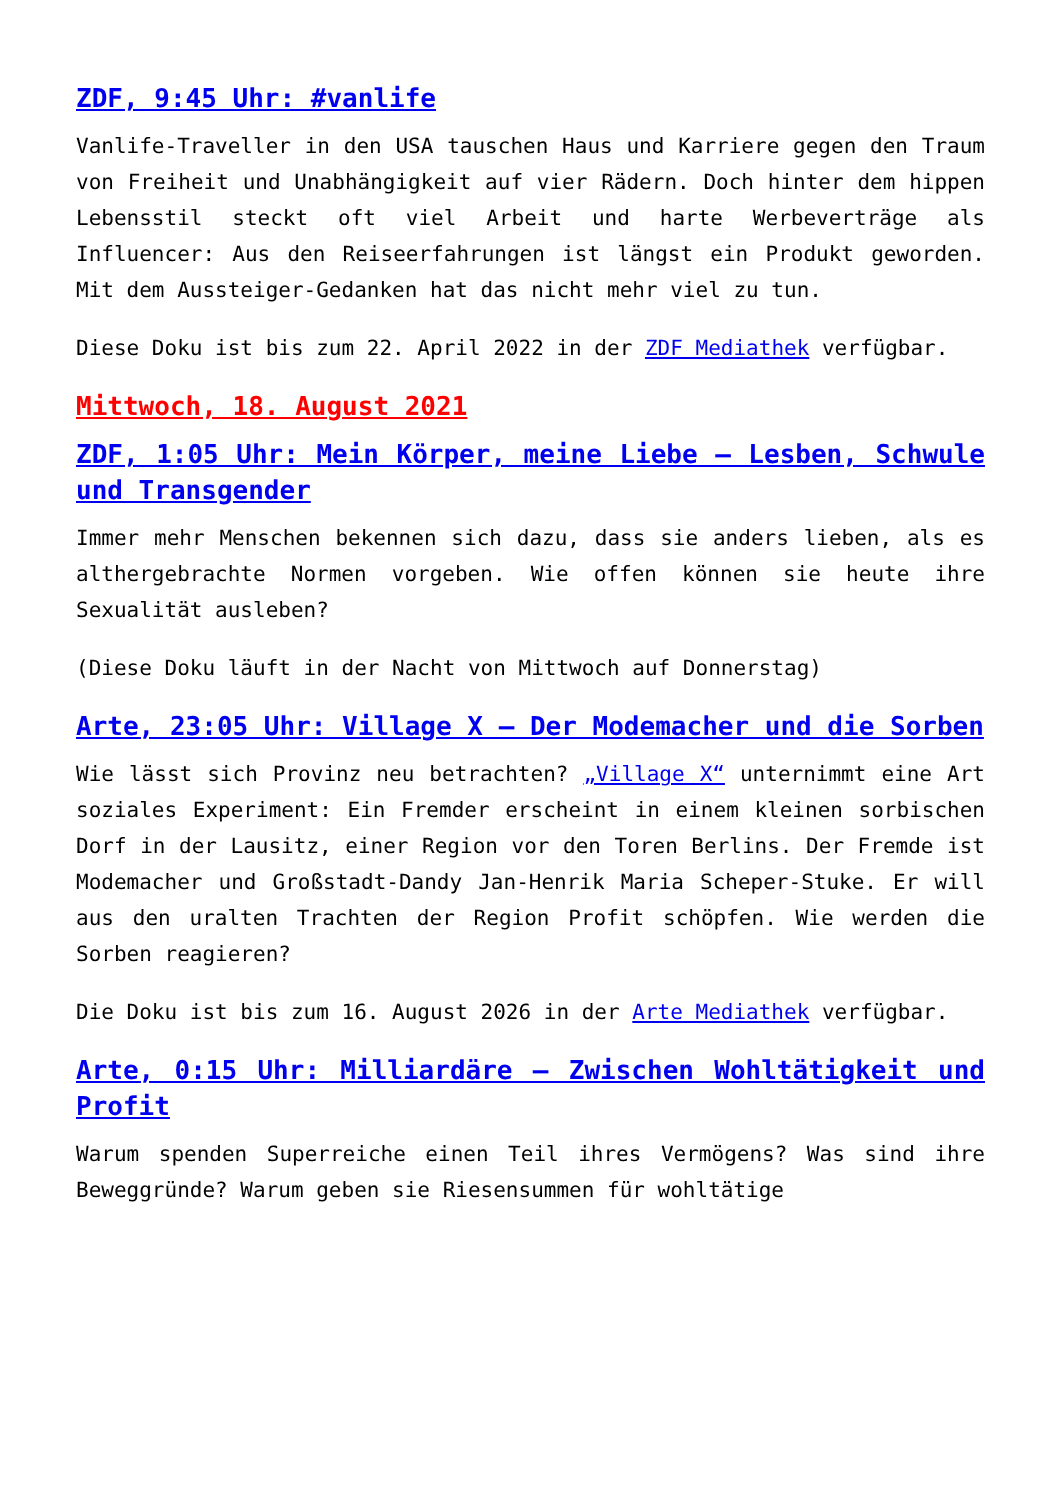ZDF, 9:45 Uhr: #vanlife
Vanlife-Traveller in den USA tauschen Haus und Karriere gegen den Traum von Freiheit und Unabhängigkeit auf vier Rädern. Doch hinter dem hippen Lebensstil steckt oft viel Arbeit und harte Werbeverträge als Influencer: Aus den Reiseerfahrungen ist längst ein Produkt geworden. Mit dem Aussteiger-Gedanken hat das nicht mehr viel zu tun.
Diese Doku ist bis zum 22. April 2022 in der ZDF Mediathek verfügbar.
Mittwoch, 18. August 2021
ZDF, 1:05 Uhr: Mein Körper, meine Liebe – Lesben, Schwule und Transgender
Immer mehr Menschen bekennen sich dazu, dass sie anders lieben, als es althergebrachte Normen vorgeben. Wie offen können sie heute ihre Sexualität ausleben?
(Diese Doku läuft in der Nacht von Mittwoch auf Donnerstag)
Arte, 23:05 Uhr: Village X – Der Modemacher und die Sorben
Wie lässt sich Provinz neu betrachten? „Village X“ unternimmt eine Art soziales Experiment: Ein Fremder erscheint in einem kleinen sorbischen Dorf in der Lausitz, einer Region vor den Toren Berlins. Der Fremde ist Modemacher und Großstadt-Dandy Jan-Henrik Maria Scheper-Stuke. Er will aus den uralten Trachten der Region Profit schöpfen. Wie werden die Sorben reagieren?
Die Doku ist bis zum 16. August 2026 in der Arte Mediathek verfügbar.
Arte, 0:15 Uhr: Milliardäre – Zwischen Wohltätigkeit und Profit
Warum spenden Superreiche einen Teil ihres Vermögens? Was sind ihre Beweggründe? Warum geben sie Riesensummen für wohltätige